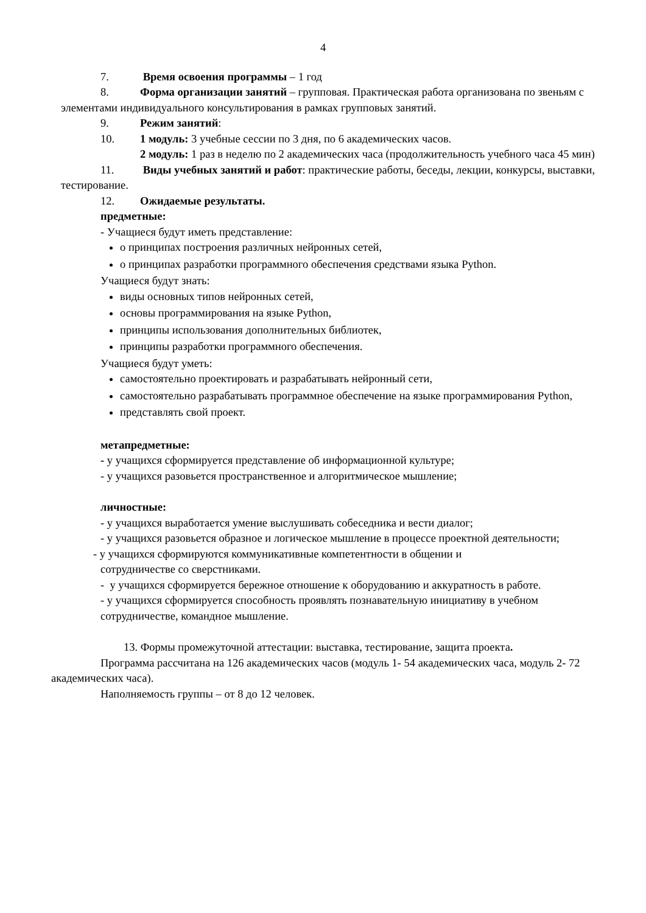4
7. Время освоения программы – 1 год
8. Форма организации занятий – групповая. Практическая работа организована по звеньям с элементами индивидуального консультирования в рамках групповых занятий.
9. Режим занятий:
10. 1 модуль: 3 учебные сессии по 3 дня, по 6 академических часов.
2 модуль: 1 раз в неделю по 2 академических часа (продолжительность учебного часа 45 мин)
11. Виды учебных занятий и работ: практические работы, беседы, лекции, конкурсы, выставки, тестирование.
12. Ожидаемые результаты.
предметные:
- Учащиеся будут иметь представление:
о принципах построения различных нейронных сетей,
о принципах разработки программного обеспечения средствами языка Python.
Учащиеся будут знать:
виды основных типов нейронных сетей,
основы программирования на языке Python,
принципы использования дополнительных библиотек,
принципы разработки программного обеспечения.
Учащиеся будут уметь:
самостоятельно проектировать и разрабатывать нейронный сети,
самостоятельно разрабатывать программное обеспечение на языке программирования Python,
представлять свой проект.
метапредметные:
- у учащихся сформируется представление об информационной культуре;
- у учащихся разовьется пространственное и алгоритмическое мышление;
личностные:
- у учащихся выработается умение выслушивать собеседника и вести диалог;
- у учащихся разовьется образное и логическое мышление в процессе проектной деятельности;
- у учащихся сформируются коммуникативные компетентности в общении и
сотрудничестве со сверстниками.
- у учащихся сформируется бережное отношение к оборудованию и аккуратность в работе.
- у учащихся сформируется способность проявлять познавательную инициативу в учебном сотрудничестве, командное мышление.
13. Формы промежуточной аттестации: выставка, тестирование, защита проекта.
Программа рассчитана на 126 академических часов (модуль 1- 54 академических часа, модуль 2- 72 академических часа).
Наполняемость группы – от 8 до 12 человек.